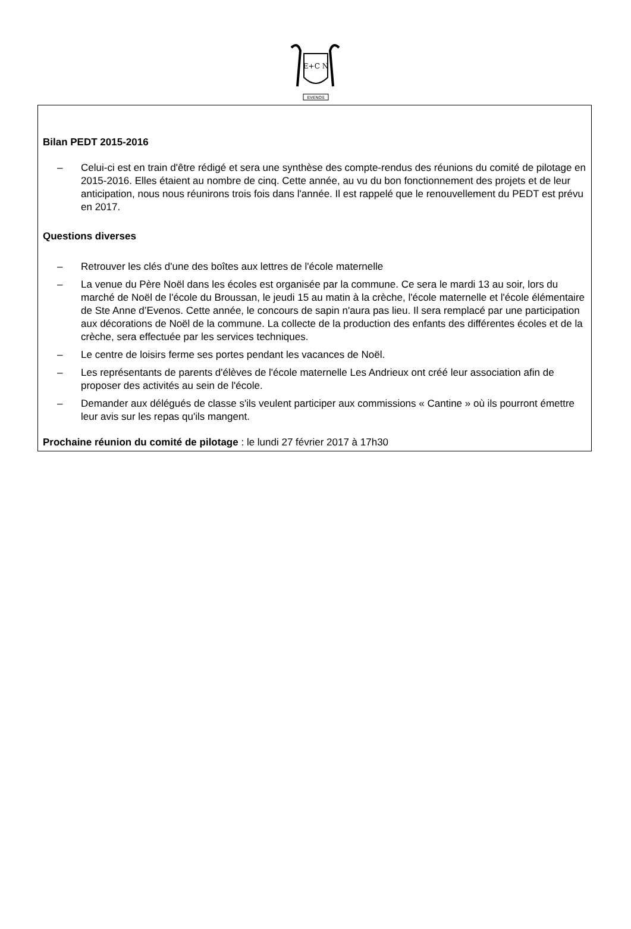E+C N
EVENOS
Bilan PEDT 2015-2016
– Celui-ci est en train d'être rédigé et sera une synthèse des compte-rendus des réunions du comité de pilotage en 2015-2016. Elles étaient au nombre de cinq. Cette année, au vu du bon fonctionnement des projets et de leur anticipation, nous nous réunirons trois fois dans l'année. Il est rappelé que le renouvellement du PEDT est prévu en 2017.
Questions diverses
– Retrouver les clés d'une des boîtes aux lettres de l'école maternelle
– La venue du Père Noël dans les écoles est organisée par la commune. Ce sera le mardi 13 au soir, lors du marché de Noël de l'école du Broussan, le jeudi 15 au matin à la crèche, l'école maternelle et l'école élémentaire de Ste Anne d’Evenos. Cette année, le concours de sapin n'aura pas lieu. Il sera remplacé par une participation aux décorations de Noël de la commune. La collecte de la production des enfants des différentes écoles et de la crèche, sera effectuée par les services techniques.
– Le centre de loisirs ferme ses portes pendant les vacances de Noël.
– Les représentants de parents d'élèves de l'école maternelle Les Andrieux ont créé leur association afin de proposer des activités au sein de l'école.
– Demander aux délégués de classe s'ils veulent participer aux commissions « Cantine » où ils pourront émettre leur avis sur les repas qu'ils mangent.
Prochaine réunion du comité de pilotage : le lundi 27 février 2017 à 17h30